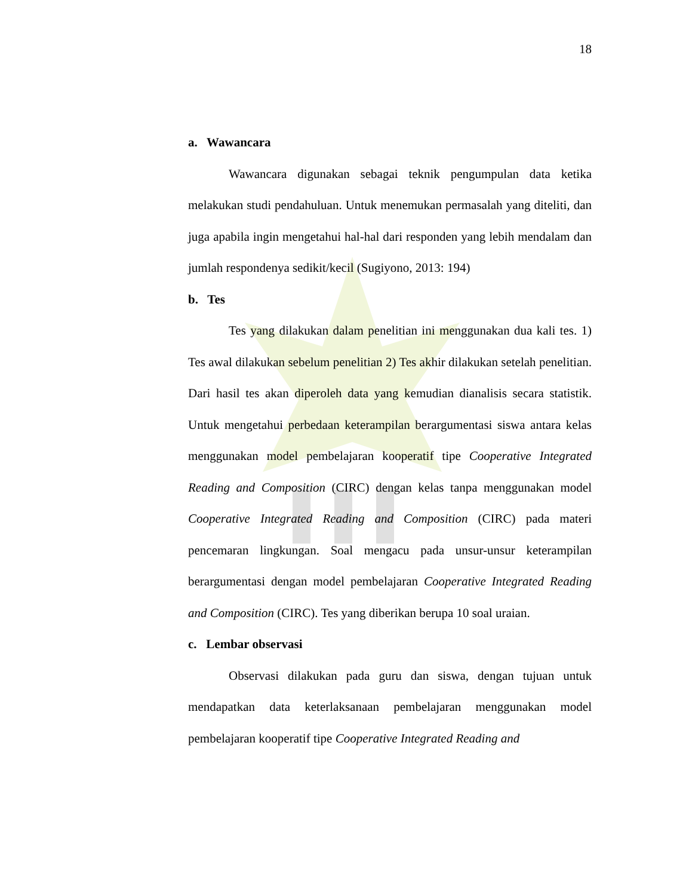18
a. Wawancara
Wawancara digunakan sebagai teknik pengumpulan data ketika melakukan studi pendahuluan. Untuk menemukan permasalah yang diteliti, dan juga apabila ingin mengetahui hal-hal dari responden yang lebih mendalam dan jumlah respondenya sedikit/kecil (Sugiyono, 2013: 194)
b. Tes
Tes yang dilakukan dalam penelitian ini menggunakan dua kali tes. 1) Tes awal dilakukan sebelum penelitian 2) Tes akhir dilakukan setelah penelitian. Dari hasil tes akan diperoleh data yang kemudian dianalisis secara statistik. Untuk mengetahui perbedaan keterampilan berargumentasi siswa antara kelas menggunakan model pembelajaran kooperatif tipe Cooperative Integrated Reading and Composition (CIRC) dengan kelas tanpa menggunakan model Cooperative Integrated Reading and Composition (CIRC) pada materi pencemaran lingkungan. Soal mengacu pada unsur-unsur keterampilan berargumentasi dengan model pembelajaran Cooperative Integrated Reading and Composition (CIRC). Tes yang diberikan berupa 10 soal uraian.
c. Lembar observasi
Observasi dilakukan pada guru dan siswa, dengan tujuan untuk mendapatkan data keterlaksanaan pembelajaran menggunakan model pembelajaran kooperatif tipe Cooperative Integrated Reading and